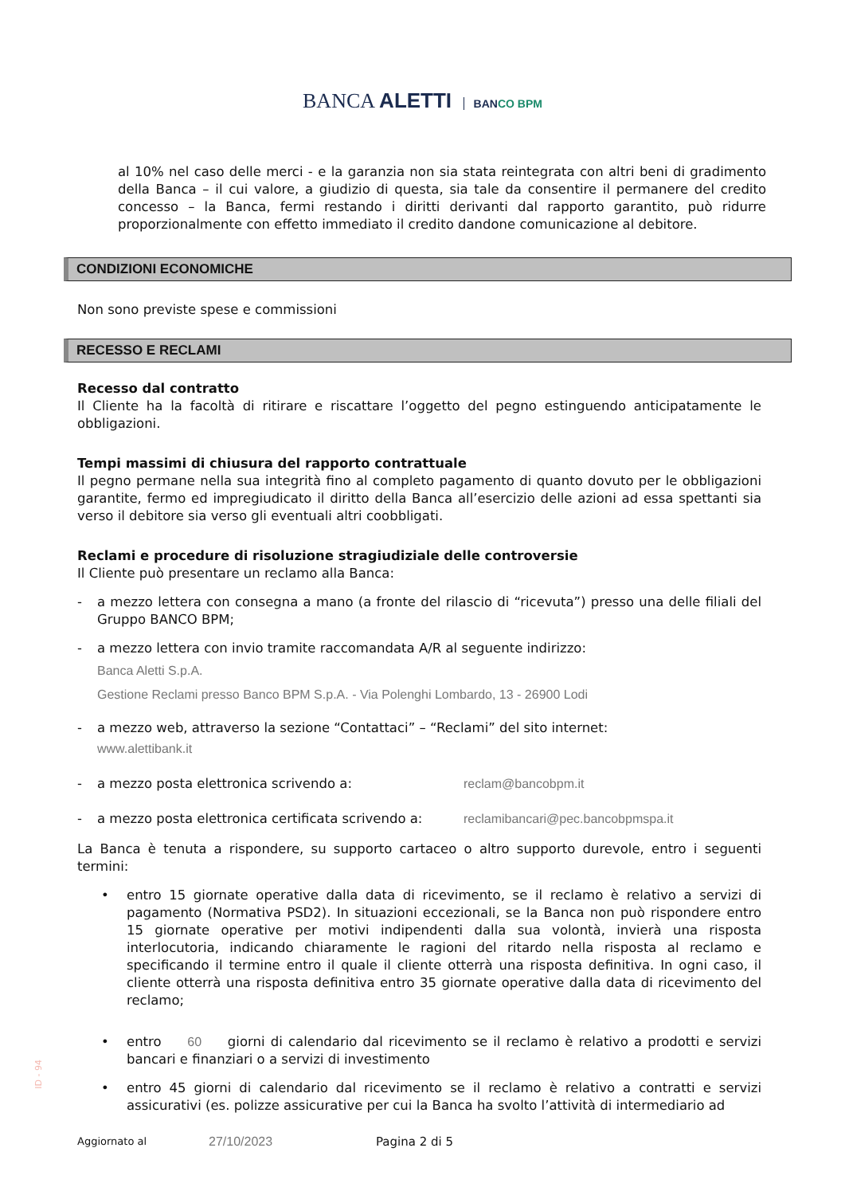BANCA ALETTI BANCO BPM
al 10% nel caso delle merci - e la garanzia non sia stata reintegrata con altri beni di gradimento della Banca – il cui valore, a giudizio di questa, sia tale da consentire il permanere del credito concesso – la Banca, fermi restando i diritti derivanti dal rapporto garantito, può ridurre proporzionalmente con effetto immediato il credito dandone comunicazione al debitore.
CONDIZIONI ECONOMICHE
Non sono previste spese e commissioni
RECESSO E RECLAMI
Recesso dal contratto
Il Cliente ha la facoltà di ritirare e riscattare l’oggetto del pegno estinguendo anticipatamente le obbligazioni.
Tempi massimi di chiusura del rapporto contrattuale
Il pegno permane nella sua integrità fino al completo pagamento di quanto dovuto per le obbligazioni garantite, fermo ed impregiudicato il diritto della Banca all’esercizio delle azioni ad essa spettanti sia verso il debitore sia verso gli eventuali altri coobbligati.
Reclami e procedure di risoluzione stragiudiziale delle controversie
Il Cliente può presentare un reclamo alla Banca:
- a mezzo lettera con consegna a mano (a fronte del rilascio di “ricevuta”) presso una delle filiali del Gruppo BANCO BPM;
- a mezzo lettera con invio tramite raccomandata A/R al seguente indirizzo:
Banca Aletti S.p.A.
Gestione Reclami presso Banco BPM S.p.A. - Via Polenghi Lombardo, 13 - 26900 Lodi
- a mezzo web, attraverso la sezione “Contattaci” – “Reclami” del sito internet:
www.alettibank.it
- a mezzo posta elettronica scrivendo a: reclam@bancobpm.it
- a mezzo posta elettronica certificata scrivendo a:
reclamibancari@pec.bancobpmspa.it
La Banca è tenuta a rispondere, su supporto cartaceo o altro supporto durevole, entro i seguenti termini:
• entro 15 giornate operative dalla data di ricevimento, se il reclamo è relativo a servizi di pagamento (Normativa PSD2). In situazioni eccezionali, se la Banca non può rispondere entro 15 giornate operative per motivi indipendenti dalla sua volontà, invierà una risposta interlocutoria, indicando chiaramente le ragioni del ritardo nella risposta al reclamo e specificando il termine entro il quale il cliente otterrà una risposta definitiva. In ogni caso, il cliente otterrà una risposta definitiva entro 35 giornate operative dalla data di ricevimento del reclamo;
• entro 60 giorni di calendario dal ricevimento se il reclamo è relativo a prodotti e servizi bancari e finanziari o a servizi di investimento
• entro 45 giorni di calendario dal ricevimento se il reclamo è relativo a contratti e servizi assicurativi (es. polizze assicurative per cui la Banca ha svolto l’attività di intermediario ad
ID - 94
Aggiornato al 27/10/2023 Pagina 2 di 5